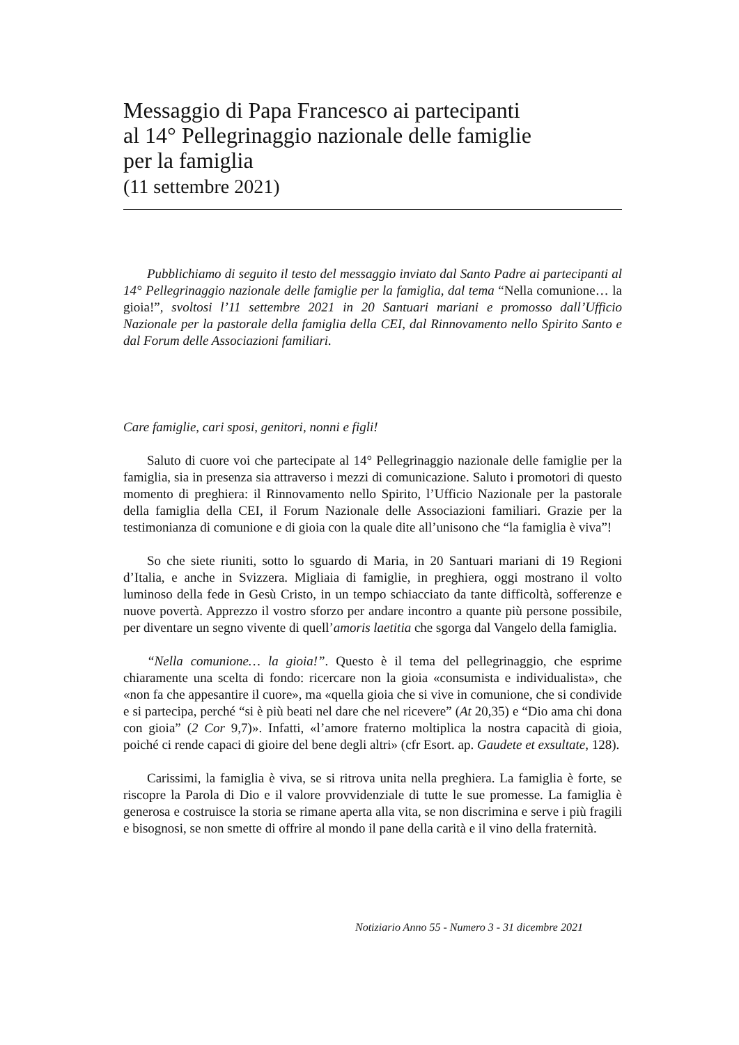Messaggio di Papa Francesco ai partecipanti
al 14° Pellegrinaggio nazionale delle famiglie
per la famiglia
(11 settembre 2021)
Pubblichiamo di seguito il testo del messaggio inviato dal Santo Padre ai partecipanti al 14° Pellegrinaggio nazionale delle famiglie per la famiglia, dal tema “Nella comunione… la gioia!”, svoltosi l’11 settembre 2021 in 20 Santuari mariani e promosso dall’Ufficio Nazionale per la pastorale della famiglia della CEI, dal Rinnovamento nello Spirito Santo e dal Forum delle Associazioni familiari.
Care famiglie, cari sposi, genitori, nonni e figli!
Saluto di cuore voi che partecipate al 14° Pellegrinaggio nazionale delle famiglie per la famiglia, sia in presenza sia attraverso i mezzi di comunicazione. Saluto i promotori di questo momento di preghiera: il Rinnovamento nello Spirito, l’Ufficio Nazionale per la pastorale della famiglia della CEI, il Forum Nazionale delle Associazioni familiari. Grazie per la testimonianza di comunione e di gioia con la quale dite all’unisono che “la famiglia è viva”!
So che siete riuniti, sotto lo sguardo di Maria, in 20 Santuari mariani di 19 Regioni d’Italia, e anche in Svizzera. Migliaia di famiglie, in preghiera, oggi mostrano il volto luminoso della fede in Gesù Cristo, in un tempo schiacciato da tante difficoltà, sofferenze e nuove povertà. Apprezzo il vostro sforzo per andare incontro a quante più persone possibile, per diventare un segno vivente di quell’amoris laetitia che sgorga dal Vangelo della famiglia.
“Nella comunione… la gioia!”. Questo è il tema del pellegrinaggio, che esprime chiaramente una scelta di fondo: ricercare non la gioia «consumista e individualista», che «non fa che appesantire il cuore», ma «quella gioia che si vive in comunione, che si condivide e si partecipa, perché “si è più beati nel dare che nel ricevere” (At 20,35) e “Dio ama chi dona con gioia” (2 Cor 9,7)». Infatti, «l’amore fraterno moltiplica la nostra capacità di gioia, poiché ci rende capaci di gioire del bene degli altri» (cfr Esort. ap. Gaudete et exsultate, 128).
Carissimi, la famiglia è viva, se si ritrova unita nella preghiera. La famiglia è forte, se riscopre la Parola di Dio e il valore provvidenziale di tutte le sue promesse. La famiglia è generosa e costruisce la storia se rimane aperta alla vita, se non discrimina e serve i più fragili e bisognosi, se non smette di offrire al mondo il pane della carità e il vino della fraternità.
Notiziario Anno 55 - Numero 3 - 31 dicembre 2021